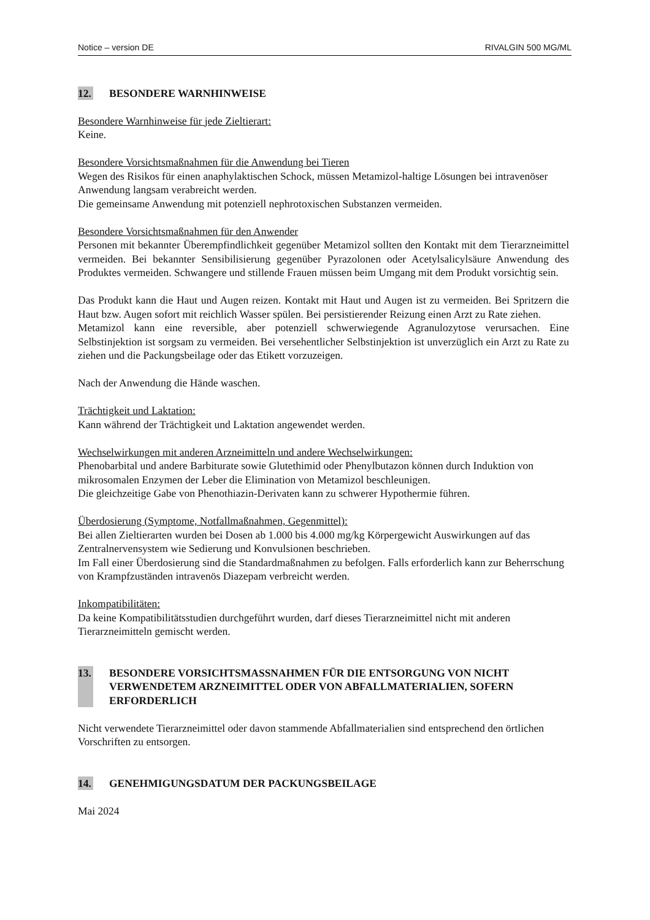Notice – version DE RIVALGIN 500 MG/ML
12. BESONDERE WARNHINWEISE
Besondere Warnhinweise für jede Zieltierart:
Keine.
Besondere Vorsichtsmaßnahmen für die Anwendung bei Tieren
Wegen des Risikos für einen anaphylaktischen Schock, müssen Metamizol-haltige Lösungen bei intravenöser Anwendung langsam verabreicht werden.
Die gemeinsame Anwendung mit potenziell nephrotoxischen Substanzen vermeiden.
Besondere Vorsichtsmaßnahmen für den Anwender
Personen mit bekannter Überempfindlichkeit gegenüber Metamizol sollten den Kontakt mit dem Tierarzneimittel vermeiden. Bei bekannter Sensibilisierung gegenüber Pyrazolonen oder Acetylsalicylsäure Anwendung des Produktes vermeiden. Schwangere und stillende Frauen müssen beim Umgang mit dem Produkt vorsichtig sein.
Das Produkt kann die Haut und Augen reizen. Kontakt mit Haut und Augen ist zu vermeiden. Bei Spritzern die Haut bzw. Augen sofort mit reichlich Wasser spülen. Bei persistierender Reizung einen Arzt zu Rate ziehen.
Metamizol kann eine reversible, aber potenziell schwerwiegende Agranulozytose verursachen. Eine Selbstinjektion ist sorgsam zu vermeiden. Bei versehentlicher Selbstinjektion ist unverzüglich ein Arzt zu Rate zu ziehen und die Packungsbeilage oder das Etikett vorzuzeigen.
Nach der Anwendung die Hände waschen.
Trächtigkeit und Laktation:
Kann während der Trächtigkeit und Laktation angewendet werden.
Wechselwirkungen mit anderen Arzneimitteln und andere Wechselwirkungen:
Phenobarbital und andere Barbiturate sowie Glutethimid oder Phenylbutazon können durch Induktion von mikrosomalen Enzymen der Leber die Elimination von Metamizol beschleunigen.
Die gleichzeitige Gabe von Phenothiazin-Derivaten kann zu schwerer Hypothermie führen.
Überdosierung (Symptome, Notfallmaßnahmen, Gegenmittel):
Bei allen Zieltierarten wurden bei Dosen ab 1.000 bis 4.000 mg/kg Körpergewicht Auswirkungen auf das Zentralnervensystem wie Sedierung und Konvulsionen beschrieben.
Im Fall einer Überdosierung sind die Standardmaßnahmen zu befolgen. Falls erforderlich kann zur Beherrschung von Krampfzuständen intravenös Diazepam verbreicht werden.
Inkompatibilitäten:
Da keine Kompatibilitätsstudien durchgeführt wurden, darf dieses Tierarzneimittel nicht mit anderen Tierarzneimitteln gemischt werden.
13. BESONDERE VORSICHTSMASSNAHMEN FÜR DIE ENTSORGUNG VON NICHT VERWENDETEM ARZNEIMITTEL ODER VON ABFALLMATERIALIEN, SOFERN ERFORDERLICH
Nicht verwendete Tierarzneimittel oder davon stammende Abfallmaterialien sind entsprechend den örtlichen Vorschriften zu entsorgen.
14. GENEHMIGUNGSDATUM DER PACKUNGSBEILAGE
Mai 2024